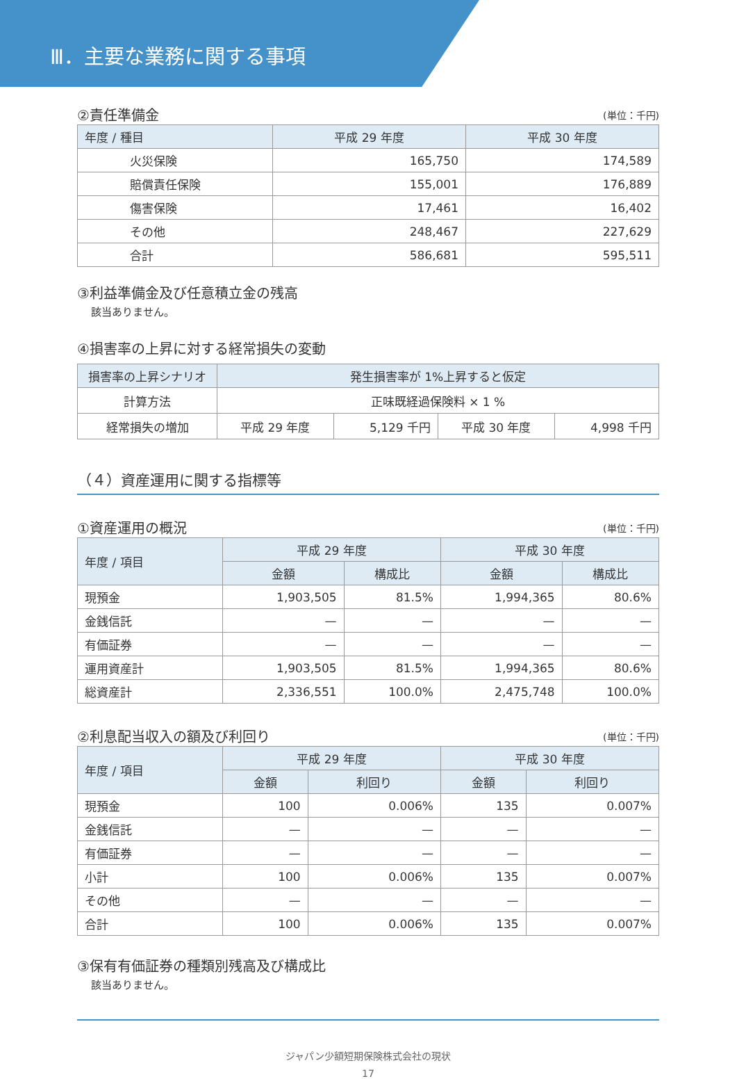Ⅲ．主要な業務に関する事項
②責任準備金
(単位：千円)
| 年度 / 種目 | 平成 29 年度 | 平成 30 年度 |
| --- | --- | --- |
| 火災保険 | 165,750 | 174,589 |
| 賠償責任保険 | 155,001 | 176,889 |
| 傷害保険 | 17,461 | 16,402 |
| その他 | 248,467 | 227,629 |
| 合計 | 586,681 | 595,511 |
③利益準備金及び任意積立金の残高
該当ありません。
④損害率の上昇に対する経常損失の変動
| 損害率の上昇シナリオ | 発生損害率が 1%上昇すると仮定 | | | |
| --- | --- | --- | --- | --- |
| 計算方法 | 正味既経過保険料 × 1 % | | | |
| 経常損失の増加 | 平成 29 年度 | 5,129 千円 | 平成 30 年度 | 4,998 千円 |
（４）資産運用に関する指標等
①資産運用の概況
(単位：千円)
| 年度 / 項目 | 平成 29 年度 | | 平成 30 年度 | |
| --- | --- | --- | --- | --- |
| | 金額 | 構成比 | 金額 | 構成比 |
| 現預金 | 1,903,505 | 81.5% | 1,994,365 | 80.6% |
| 金銭信託 | — | — | — | — |
| 有価証券 | — | — | — | — |
| 運用資産計 | 1,903,505 | 81.5% | 1,994,365 | 80.6% |
| 総資産計 | 2,336,551 | 100.0% | 2,475,748 | 100.0% |
②利息配当収入の額及び利回り
(単位：千円)
| 年度 / 項目 | 平成 29 年度 | | 平成 30 年度 | |
| --- | --- | --- | --- | --- |
| | 金額 | 利回り | 金額 | 利回り |
| 現預金 | 100 | 0.006% | 135 | 0.007% |
| 金銭信託 | — | — | — | — |
| 有価証券 | — | — | — | — |
| 小計 | 100 | 0.006% | 135 | 0.007% |
| その他 | — | — | — | — |
| 合計 | 100 | 0.006% | 135 | 0.007% |
③保有有価証券の種類別残高及び構成比
該当ありません。
ジャパン少額短期保険株式会社の現状
17